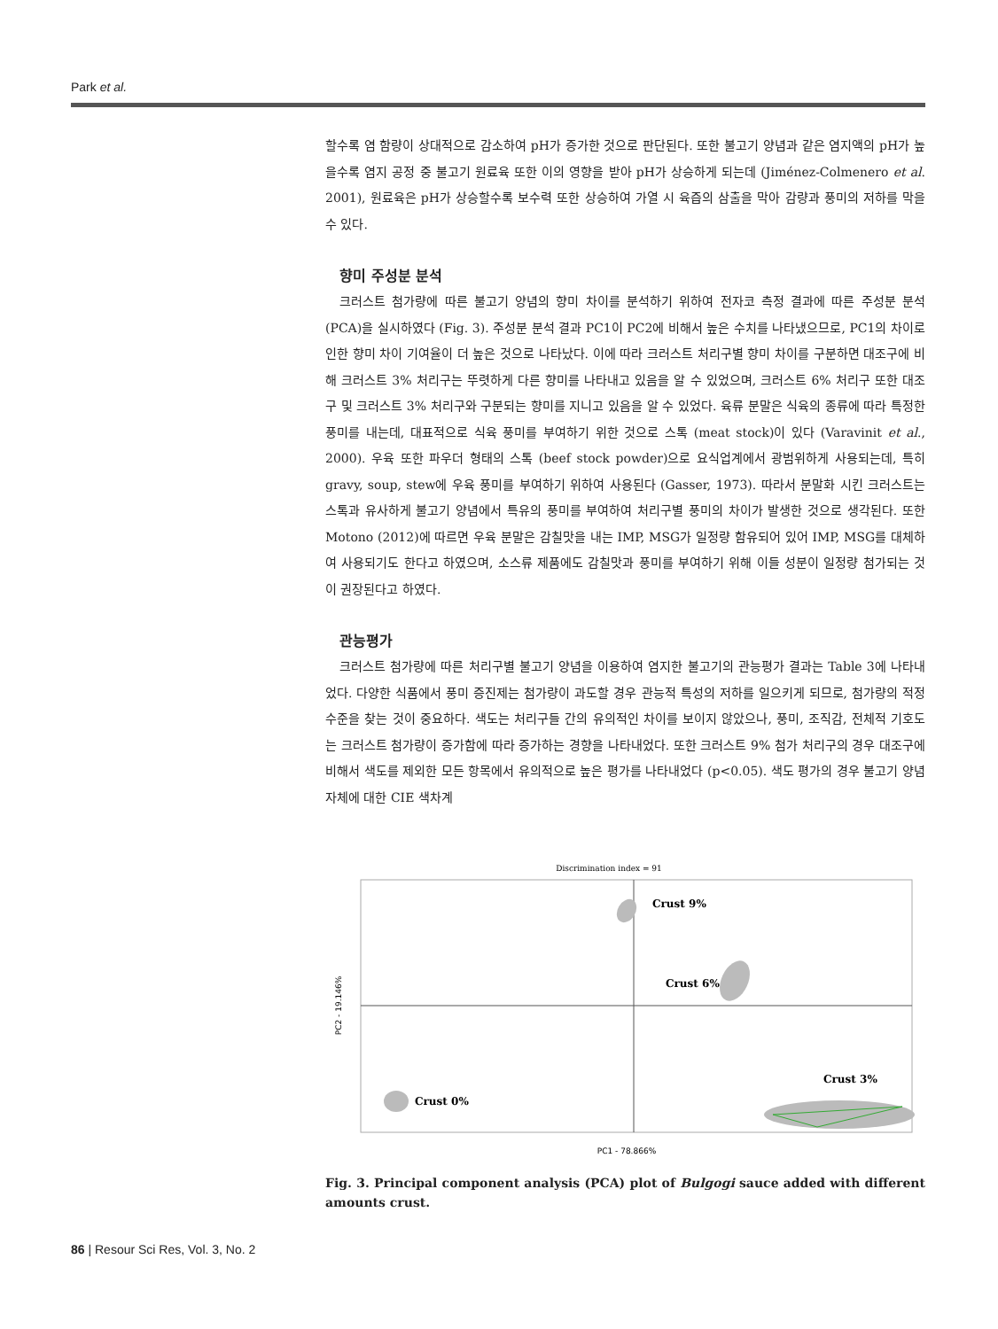Park et al.
할수록 염 함량이 상대적으로 감소하여 pH가 증가한 것으로 판단된다. 또한 불고기 양념과 같은 염지액의 pH가 높을수록 염지 공정 중 불고기 원료육 또한 이의 영향을 받아 pH가 상승하게 되는데 (Jiménez-Colmenero et al. 2001), 원료육은 pH가 상승할수록 보수력 또한 상승하여 가열 시 육즙의 삼출을 막아 감량과 풍미의 저하를 막을 수 있다.
향미 주성분 분석
크러스트 첨가량에 따른 불고기 양념의 향미 차이를 분석하기 위하여 전자코 측정 결과에 따른 주성분 분석 (PCA)을 실시하였다 (Fig. 3). 주성분 분석 결과 PC1이 PC2에 비해서 높은 수치를 나타냈으므로, PC1의 차이로 인한 향미 차이 기여율이 더 높은 것으로 나타났다. 이에 따라 크러스트 처리구별 향미 차이를 구분하면 대조구에 비해 크러스트 3% 처리구는 뚜렷하게 다른 향미를 나타내고 있음을 알 수 있었으며, 크러스트 6% 처리구 또한 대조구 및 크러스트 3% 처리구와 구분되는 향미를 지니고 있음을 알 수 있었다. 육류 분말은 식육의 종류에 따라 특정한 풍미를 내는데, 대표적으로 식육 풍미를 부여하기 위한 것으로 스톡 (meat stock)이 있다 (Varavinit et al., 2000). 우육 또한 파우더 형태의 스톡 (beef stock powder)으로 요식업계에서 광범위하게 사용되는데, 특히 gravy, soup, stew에 우육 풍미를 부여하기 위하여 사용된다 (Gasser, 1973). 따라서 분말화 시킨 크러스트는 스톡과 유사하게 불고기 양념에서 특유의 풍미를 부여하여 처리구별 풍미의 차이가 발생한 것으로 생각된다. 또한 Motono (2012)에 따르면 우육 분말은 감칠맛을 내는 IMP, MSG가 일정량 함유되어 있어 IMP, MSG를 대체하여 사용되기도 한다고 하였으며, 소스류 제품에도 감칠맛과 풍미를 부여하기 위해 이들 성분이 일정량 첨가되는 것이 권장된다고 하였다.
관능평가
크러스트 첨가량에 따른 처리구별 불고기 양념을 이용하여 염지한 불고기의 관능평가 결과는 Table 3에 나타내었다. 다양한 식품에서 풍미 증진제는 첨가량이 과도할 경우 관능적 특성의 저하를 일으키게 되므로, 첨가량의 적정수준을 찾는 것이 중요하다. 색도는 처리구들 간의 유의적인 차이를 보이지 않았으나, 풍미, 조직감, 전체적 기호도는 크러스트 첨가량이 증가함에 따라 증가하는 경향을 나타내었다. 또한 크러스트 9% 첨가 처리구의 경우 대조구에 비해서 색도를 제외한 모든 항목에서 유의적으로 높은 평가를 나타내었다 (p<0.05). 색도 평가의 경우 불고기 양념 자체에 대한 CIE 색차계
Discrimination index = 91
Crust 9%
Crust 6%
Crust 0%
Crust 3%
PC2 - 19.146%
PC1 - 78.866%
Fig. 3. Principal component analysis (PCA) plot of Bulgogi sauce added with different amounts crust.
86 | Resour Sci Res, Vol. 3, No. 2